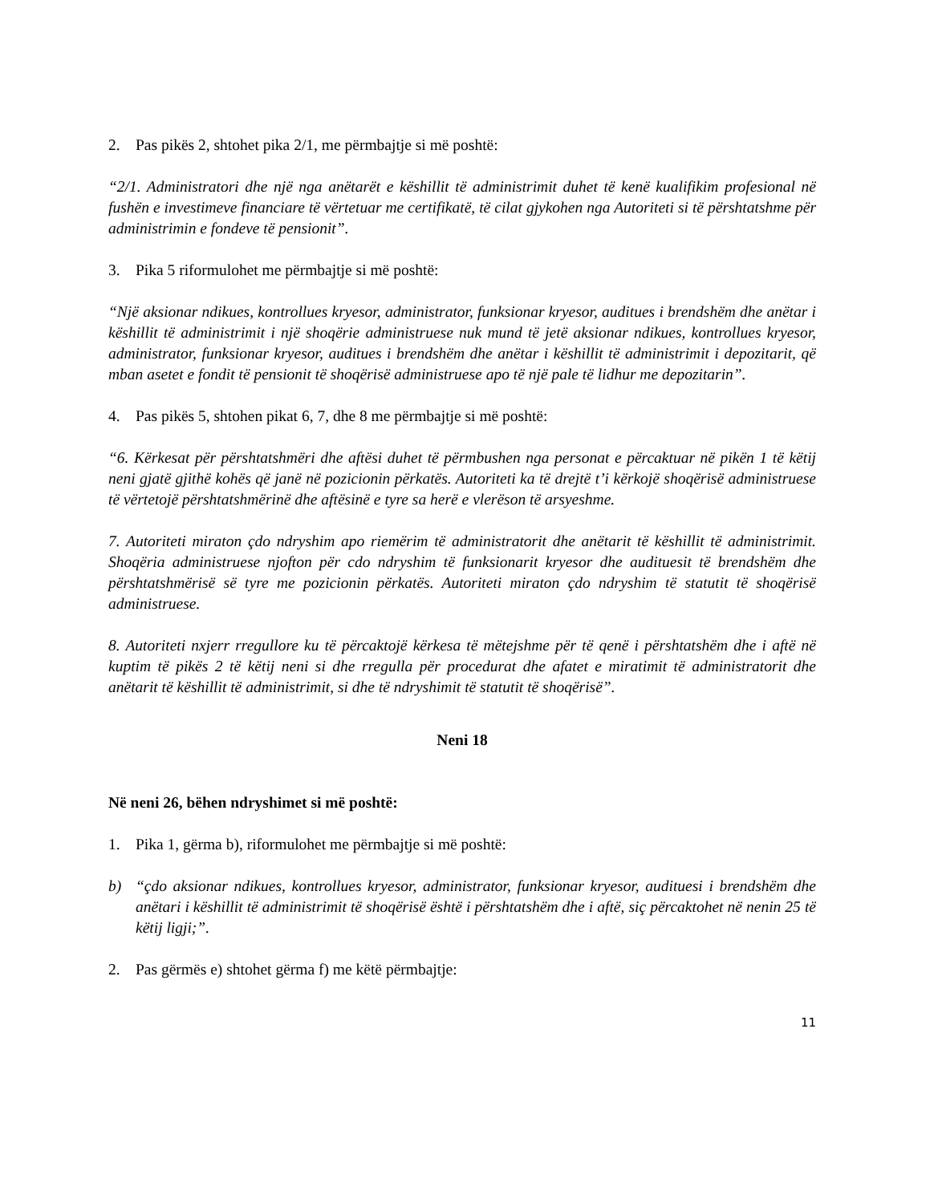2. Pas pikës 2, shtohet pika 2/1, me përmbajtje si më poshtë:
“2/1. Administratori dhe një nga anëtarët e këshillit të administrimit duhet të kenë kualifikim profesional në fushën e investimeve financiare të vërtetuar me certifikatë, të cilat gjykohen nga Autoriteti si të përshtatshme për administrimin e fondeve të pensionit”.
3. Pika 5 riformulohet me përmbajtje si më poshtë:
“Një aksionar ndikues, kontrollues kryesor, administrator, funksionar kryesor, auditues i brendshëm dhe anëtar i këshillit të administrimit i një shoqërie administruese nuk mund të jetë aksionar ndikues, kontrollues kryesor, administrator, funksionar kryesor, auditues i brendshëm dhe anëtar i këshillit të administrimit i depozitarit, që mban asetet e fondit të pensionit të shoqërisë administruese apo të një pale të lidhur me depozitarin”.
4. Pas pikës 5, shtohen pikat 6, 7, dhe 8 me përmbajtje si më poshtë:
“6. Kërkesat për përshtatshmëri dhe aftësi duhet të përmbushen nga personat e përcaktuar në pikën 1 të këtij neni gjatë gjithë kohës që janë në pozicionin përkatës. Autoriteti ka të drejtë t’i kërkojë shoqërisë administruese të vërtetojë përshtatshmërinë dhe aftësinë e tyre sa herë e vlerëson të arsyeshme.
7. Autoriteti miraton çdo ndryshim apo riemërim të administratorit dhe anëtarit të këshillit të administrimit. Shoqëria administruese njofton për cdo ndryshim të funksionarit kryesor dhe audituesit të brendshëm dhe përshtatshmërisë së tyre me pozicionin përkatës. Autoriteti miraton çdo ndryshim të statutit të shoqërisë administruese.
8. Autoriteti nxjerr rregullore ku të përcaktojë kërkesa të mëtejshme për të qenë i përshtatshëm dhe i aftë në kuptim të pikës 2 të këtij neni si dhe rregulla për procedurat dhe afatet e miratimit të administratorit dhe anëtarit të këshillit të administrimit, si dhe të ndryshimit të statutit të shoqërisë”.
Neni 18
Në neni 26, bëhen ndryshimet si më poshtë:
1. Pika 1, gërma b), riformulohet me përmbajtje si më poshtë:
b) “çdo aksionar ndikues, kontrollues kryesor, administrator, funksionar kryesor, audituesi i brendshëm dhe anëtari i këshillit të administrimit të shoqërisë është i përshtatshëm dhe i aftë, siç përcaktohet në nenin 25 të këtij ligji;”.
2. Pas gërmës e) shtohet gërma f) me këtë përmbajtje:
11